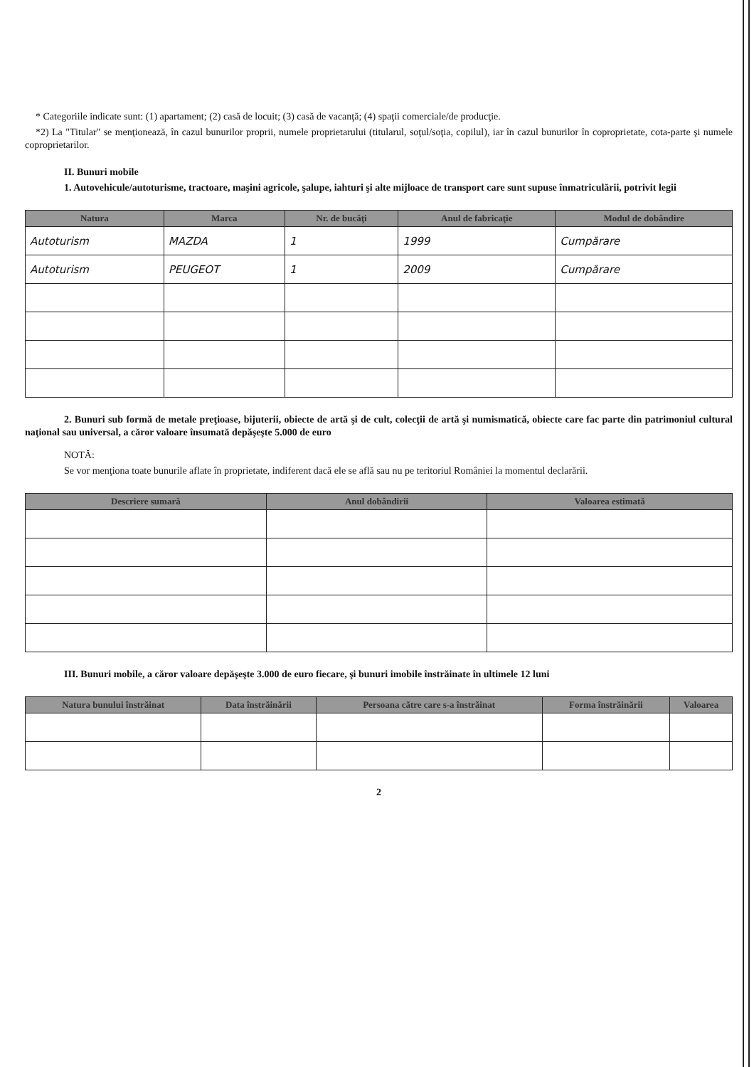* Categoriile indicate sunt: (1) apartament; (2) casă de locuit; (3) casă de vacanţă; (4) spaţii comerciale/de producţie.
*2) La "Titular" se menţionează, în cazul bunurilor proprii, numele proprietarului (titularul, soţul/soţia, copilul), iar în cazul bunurilor în coproprietate, cota-parte şi numele coproprietarilor.
II. Bunuri mobile
1. Autovehicule/autoturisme, tractoare, maşini agricole, şalupe, iahturi şi alte mijloace de transport care sunt supuse înmatriculării, potrivit legii
| Natura | Marca | Nr. de bucăţi | Anul de fabricaţie | Modul de dobândire |
| --- | --- | --- | --- | --- |
| Autoturism | MAZDA | 1 | 1999 | Cumpărare |
| Autoturism | PEUGEOT | 1 | 2009 | Cumpărare |
2. Bunuri sub formă de metale preţioase, bijuterii, obiecte de artă şi de cult, colecţii de artă şi numismatică, obiecte care fac parte din patrimoniul cultural naţional sau universal, a căror valoare însumată depăşeşte 5.000 de euro
NOTĂ:
Se vor menţiona toate bunurile aflate în proprietate, indiferent dacă ele se află sau nu pe teritoriul României la momentul declarării.
| Descriere sumară | Anul dobândirii | Valoarea estimată |
| --- | --- | --- |
III. Bunuri mobile, a căror valoare depăşeşte 3.000 de euro fiecare, şi bunuri imobile înstrăinate în ultimele 12 luni
| Natura bunului înstrăinat | Data înstrăinării | Persoana către care s-a înstrăinat | Forma înstrăinării | Valoarea |
| --- | --- | --- | --- | --- |
2